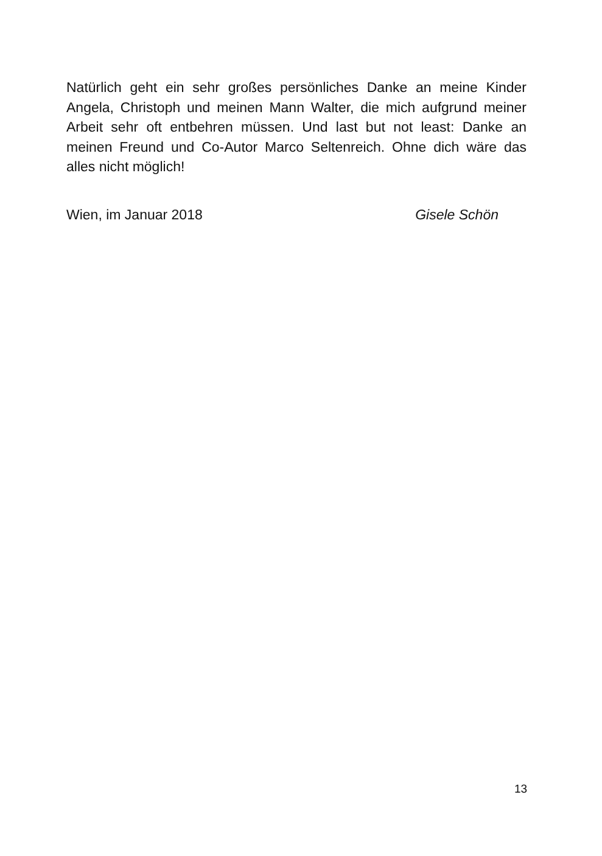Natürlich geht ein sehr großes persönliches Danke an meine Kinder Angela, Christoph und meinen Mann Walter, die mich aufgrund meiner Arbeit sehr oft entbehren müssen. Und last but not least: Danke an meinen Freund und Co-Autor Marco Seltenreich. Ohne dich wäre das alles nicht möglich!
Wien, im Januar 2018 Gisele Schön
13